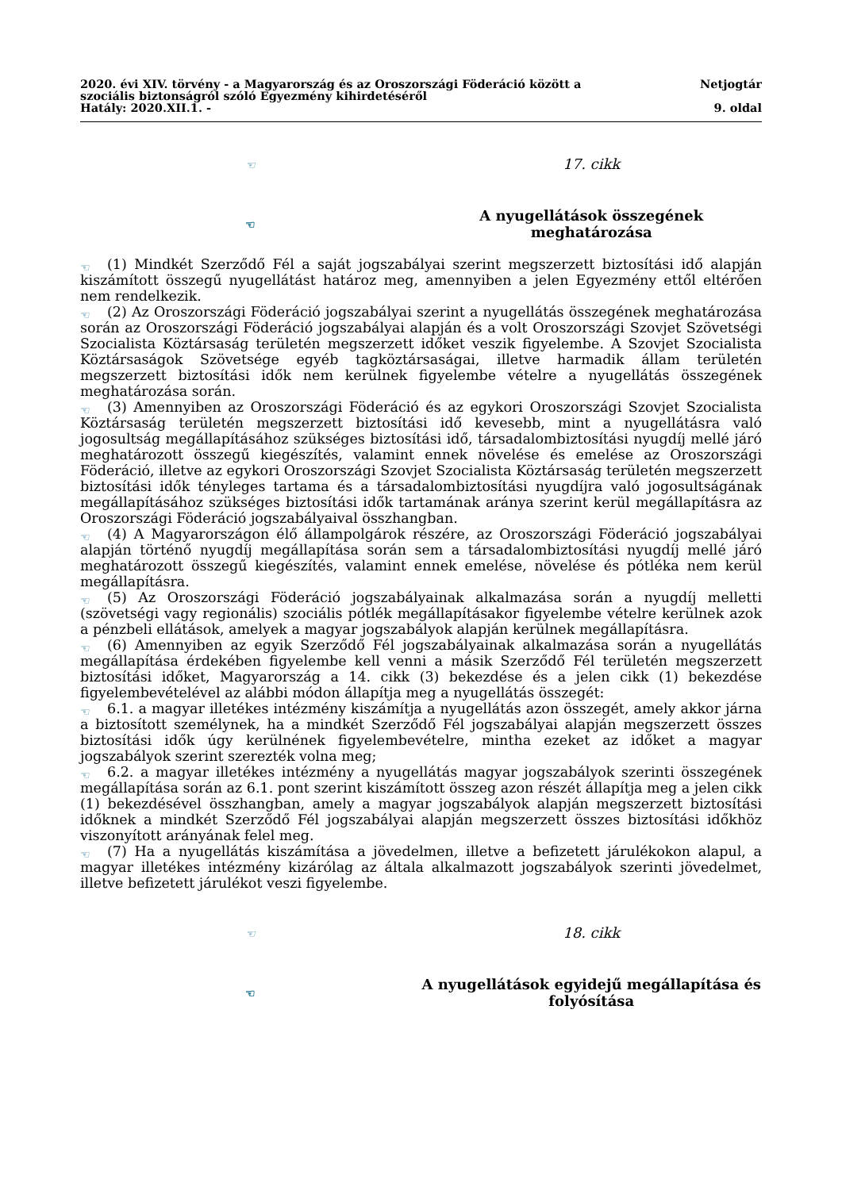2020. évi XIV. törvény - a Magyarország és az Oroszországi Föderáció között a
szociális biztonságról szóló Egyezmény kihirdetéséről
Hatály: 2020.XII.1. -
Netjogtár
9. oldal
☜ 17. cikk
☜ A nyugellátások összegének meghatározása
☜ (1) Mindkét Szerződő Fél a saját jogszabályai szerint megszerzett biztosítási idő alapján kiszámított összegű nyugellátást határoz meg, amennyiben a jelen Egyezmény ettől eltérően nem rendelkezik.
☜ (2) Az Oroszországi Föderáció jogszabályai szerint a nyugellátás összegének meghatározása során az Oroszországi Föderáció jogszabályai alapján és a volt Oroszországi Szovjet Szövetségi Szocialista Köztársaság területén megszerzett időket veszik figyelembe. A Szovjet Szocialista Köztársaságok Szövetsége egyéb tagköztársaságai, illetve harmadik állam területén megszerzett biztosítási idők nem kerülnek figyelembe vételre a nyugellátás összegének meghatározása során.
☜ (3) Amennyiben az Oroszországi Föderáció és az egykori Oroszországi Szovjet Szocialista Köztársaság területén megszerzett biztosítási idő kevesebb, mint a nyugellátásra való jogosultság megállapításához szükséges biztosítási idő, társadalombiztosítási nyugdíj mellé járó meghatározott összegű kiegészítés, valamint ennek növelése és emelése az Oroszországi Föderáció, illetve az egykori Oroszországi Szovjet Szocialista Köztársaság területén megszerzett biztosítási idők tényleges tartama és a társadalombiztosítási nyugdíjra való jogosultságának megállapításához szükséges biztosítási idők tartamának aránya szerint kerül megállapításra az Oroszországi Föderáció jogszabályaival összhangban.
☜ (4) A Magyarországon élő állampolgárok részére, az Oroszországi Föderáció jogszabályai alapján történő nyugdíj megállapítása során sem a társadalombiztosítási nyugdíj mellé járó meghatározott összegű kiegészítés, valamint ennek emelése, növelése és pótléka nem kerül megállapításra.
☜ (5) Az Oroszországi Föderáció jogszabályainak alkalmazása során a nyugdíj melletti (szövetségi vagy regionális) szociális pótlék megállapításakor figyelembe vételre kerülnek azok a pénzbeli ellátások, amelyek a magyar jogszabályok alapján kerülnek megállapításra.
☜ (6) Amennyiben az egyik Szerződő Fél jogszabályainak alkalmazása során a nyugellátás megállapítása érdekében figyelembe kell venni a másik Szerződő Fél területén megszerzett biztosítási időket, Magyarország a 14. cikk (3) bekezdése és a jelen cikk (1) bekezdése figyelembevételével az alábbi módon állapítja meg a nyugellátás összegét:
☜ 6.1. a magyar illetékes intézmény kiszámítja a nyugellátás azon összegét, amely akkor járna a biztosított személynek, ha a mindkét Szerződő Fél jogszabályai alapján megszerzett összes biztosítási idők úgy kerülnének figyelembevételre, mintha ezeket az időket a magyar jogszabályok szerint szerezték volna meg;
☜ 6.2. a magyar illetékes intézmény a nyugellátás magyar jogszabályok szerinti összegének megállapítása során az 6.1. pont szerint kiszámított összeg azon részét állapítja meg a jelen cikk (1) bekezdésével összhangban, amely a magyar jogszabályok alapján megszerzett biztosítási időknek a mindkét Szerződő Fél jogszabályai alapján megszerzett összes biztosítási időkhöz viszonyított arányának felel meg.
☜ (7) Ha a nyugellátás kiszámítása a jövedelmen, illetve a befizetett járulékokon alapul, a magyar illetékes intézmény kizárólag az általa alkalmazott jogszabályok szerinti jövedelmet, illetve befizetett járulékot veszi figyelembe.
☜ 18. cikk
☜ A nyugellátások egyidejű megállapítása és folyósítása